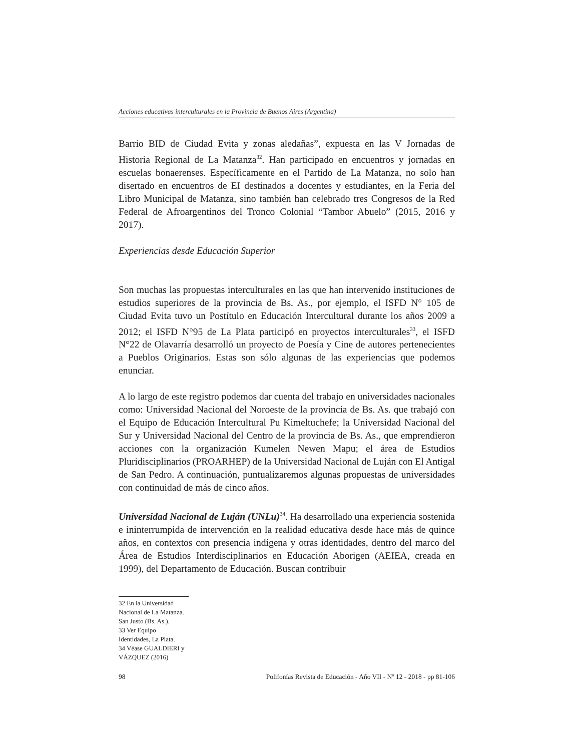Acciones educativas interculturales en la Provincia de Buenos Aires (Argentina)
Barrio BID de Ciudad Evita y zonas aledañas”, expuesta en las V Jornadas de Historia Regional de La Matanza<sup>32</sup>. Han participado en encuentros y jornadas en escuelas bonaerenses. Específicamente en el Partido de La Matanza, no solo han disertado en encuentros de EI destinados a docentes y estudiantes, en la Feria del Libro Municipal de Matanza, sino también han celebrado tres Congresos de la Red Federal de Afroargentinos del Tronco Colonial “Tambor Abuelo” (2015, 2016 y 2017).
Experiencias desde Educación Superior
Son muchas las propuestas interculturales en las que han intervenido instituciones de estudios superiores de la provincia de Bs. As., por ejemplo, el ISFD N° 105 de Ciudad Evita tuvo un Postítulo en Educación Intercultural durante los años 2009 a 2012; el ISFD N°95 de La Plata participó en proyectos interculturales<sup>33</sup>, el ISFD N°22 de Olavarría desarrolló un proyecto de Poesía y Cine de autores pertenecientes a Pueblos Originarios. Estas son sólo algunas de las experiencias que podemos enunciar.
A lo largo de este registro podemos dar cuenta del trabajo en universidades nacionales como: Universidad Nacional del Noroeste de la provincia de Bs. As. que trabajó con el Equipo de Educación Intercultural Pu Kimeltuchefe; la Universidad Nacional del Sur y Universidad Nacional del Centro de la provincia de Bs. As., que emprendieron acciones con la organización Kumelen Newen Mapu; el área de Estudios Pluridisciplinarios (PROARHEP) de la Universidad Nacional de Luján con El Antigal de San Pedro. A continuación, puntualizaremos algunas propuestas de universidades con continuidad de más de cinco años.
Universidad Nacional de Luján (UNLu)<sup>34</sup>. Ha desarrollado una experiencia sostenida e ininterrumpida de intervención en la realidad educativa desde hace más de quince años, en contextos con presencia indígena y otras identidades, dentro del marco del Área de Estudios Interdisciplinarios en Educación Aborigen (AEIEA, creada en 1999), del Departamento de Educación. Buscan contribuir
32 En la Universidad Nacional de La Matanza. San Justo (Bs. As.).
33 Ver Equipo Identidades, La Plata.
34 Véase GUALDIERI y VÁZQUEZ (2016)
98 Polifonías Revista de Educación - Año VII - Nº 12 - 2018 - pp 81-106